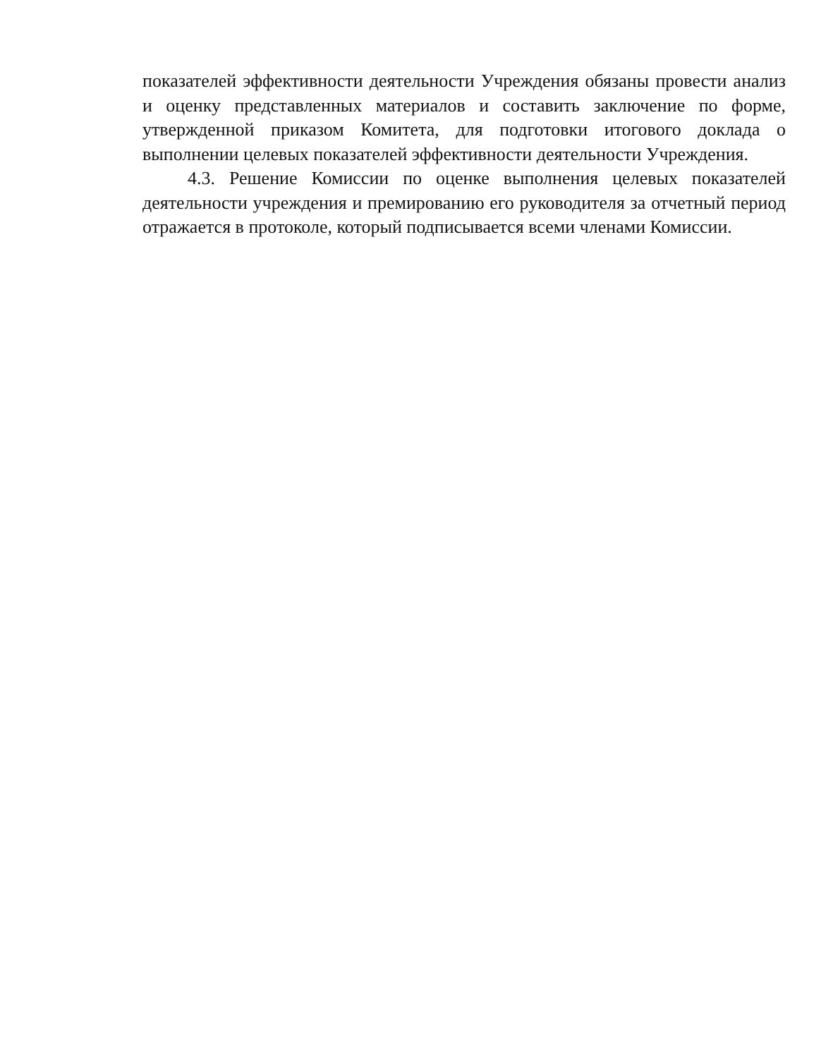показателей эффективности деятельности Учреждения обязаны провести анализ и оценку представленных материалов и составить заключение по форме, утвержденной приказом Комитета, для подготовки итогового доклада о выполнении целевых показателей эффективности деятельности Учреждения.
4.3. Решение Комиссии по оценке выполнения целевых показателей деятельности учреждения и премированию его руководителя за отчетный период отражается в протоколе, который подписывается всеми членами Комиссии.